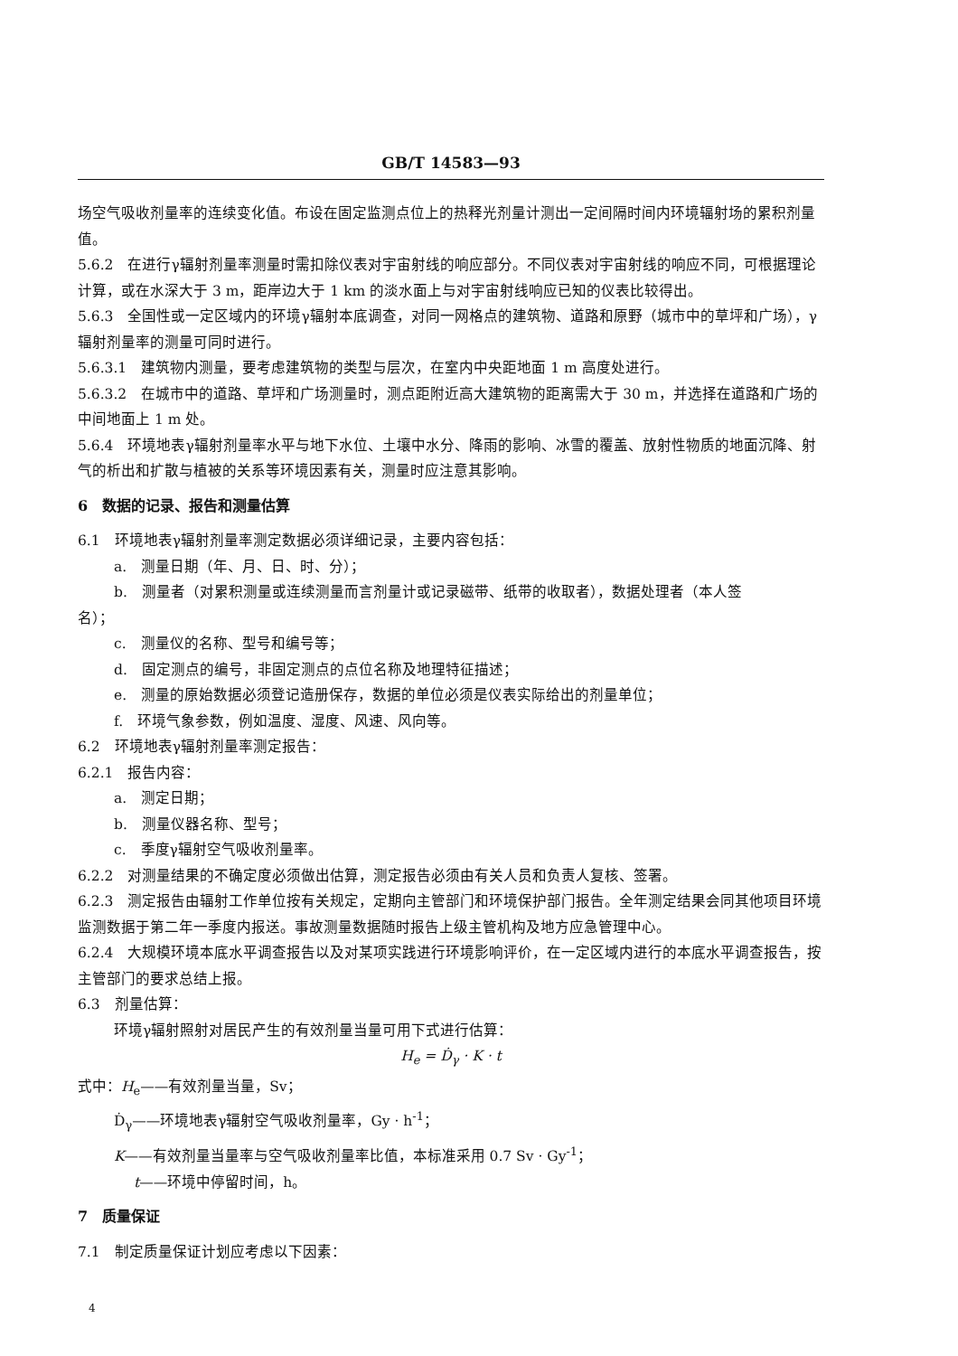GB/T 14583—93
场空气吸收剂量率的连续变化值。布设在固定监测点位上的热释光剂量计测出一定间隔时间内环境辐射场的累积剂量值。
5.6.2　在进行γ辐射剂量率测量时需扣除仪表对宇宙射线的响应部分。不同仪表对宇宙射线的响应不同，可根据理论计算，或在水深大于 3 m，距岸边大于 1 km 的淡水面上与对宇宙射线响应已知的仪表比较得出。
5.6.3　全国性或一定区域内的环境γ辐射本底调查，对同一网格点的建筑物、道路和原野（城市中的草坪和广场），γ辐射剂量率的测量可同时进行。
5.6.3.1　建筑物内测量，要考虑建筑物的类型与层次，在室内中央距地面 1 m 高度处进行。
5.6.3.2　在城市中的道路、草坪和广场测量时，测点距附近高大建筑物的距离需大于 30 m，并选择在道路和广场的中间地面上 1 m 处。
5.6.4　环境地表γ辐射剂量率水平与地下水位、土壤中水分、降雨的影响、冰雪的覆盖、放射性物质的地面沉降、射气的析出和扩散与植被的关系等环境因素有关，测量时应注意其影响。
6　数据的记录、报告和测量估算
6.1　环境地表γ辐射剂量率测定数据必须详细记录，主要内容包括：
a.　测量日期（年、月、日、时、分）；
b.　测量者（对累积测量或连续测量而言剂量计或记录磁带、纸带的收取者），数据处理者（本人签
名）；
c.　测量仪的名称、型号和编号等；
d.　固定测点的编号，非固定测点的点位名称及地理特征描述；
e.　测量的原始数据必须登记造册保存，数据的单位必须是仪表实际给出的剂量单位；
f.　环境气象参数，例如温度、湿度、风速、风向等。
6.2　环境地表γ辐射剂量率测定报告：
6.2.1　报告内容：
a.　测定日期；
b.　测量仪器名称、型号；
c.　季度γ辐射空气吸收剂量率。
6.2.2　对测量结果的不确定度必须做出估算，测定报告必须由有关人员和负责人复核、签署。
6.2.3　测定报告由辐射工作单位按有关规定，定期向主管部门和环境保护部门报告。全年测定结果会同其他项目环境监测数据于第二年一季度内报送。事故测量数据随时报告上级主管机构及地方应急管理中心。
6.2.4　大规模环境本底水平调查报告以及对某项实践进行环境影响评价，在一定区域内进行的本底水平调查报告，按主管部门的要求总结上报。
6.3　剂量估算：
环境γ辐射照射对居民产生的有效剂量当量可用下式进行估算：
H<sub>e</sub> = Ḋ<sub>γ</sub> · K · t
式中：H<sub>e</sub>——有效剂量当量，Sv；
Ḋ<sub>γ</sub>——环境地表γ辐射空气吸收剂量率，Gy · h<sup>-1</sup>；
K——有效剂量当量率与空气吸收剂量率比值，本标准采用 0.7 Sv · Gy<sup>-1</sup>；
t——环境中停留时间，h。
7　质量保证
7.1　制定质量保证计划应考虑以下因素：
4